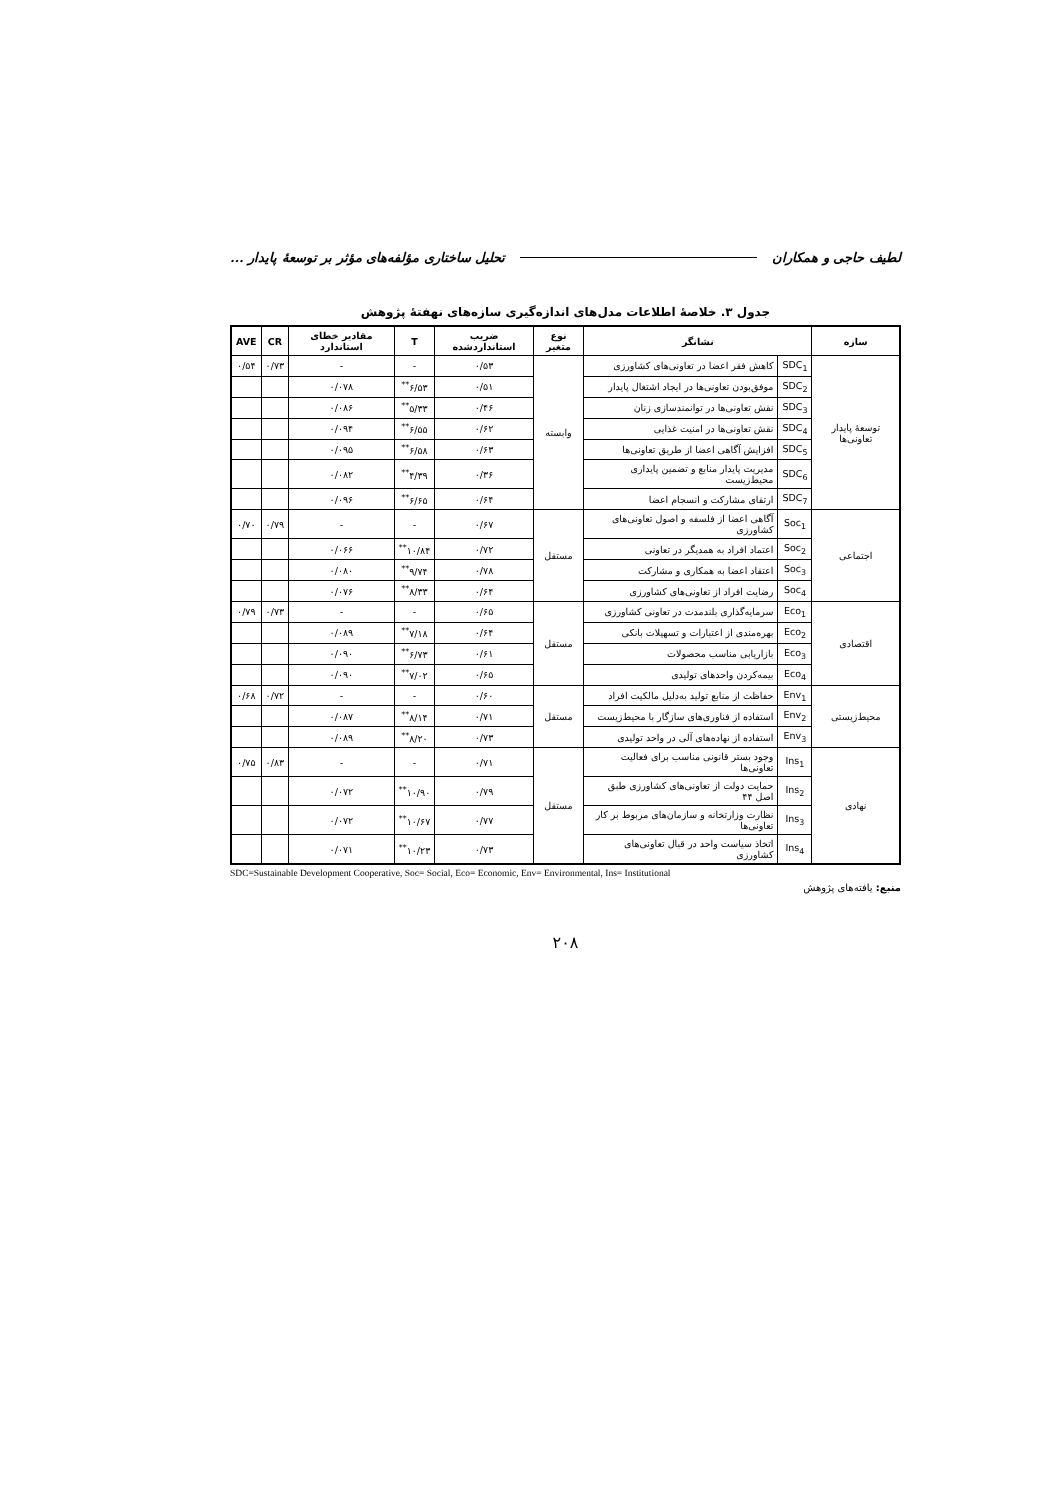لطیف حاجی و همکاران تحلیل ساختاری مؤلفه‌های مؤثر بر توسعهٔ پایدار ...
جدول ۳. خلاصهٔ اطلاعات مدل‌های اندازه‌گیری سازه‌های نهفتهٔ پژوهش
| سازه | نشانگر | | نوع متغیر | ضریب استانداردشده | T | مقادیر خطای استاندارد | CR | AVE |
| --- | --- | --- | --- | --- | --- | --- | --- | --- |
| توسعهٔ پایدار تعاونی‌ها | SDC<sub>1</sub> | کاهش فقر اعضا در تعاونی‌های کشاورزی | وابسته | ۰/۵۳ | - | - | ۰/۷۳ | ۰/۵۴ |
| | SDC<sub>2</sub> | موفق‌بودن تعاونی‌ها در ایجاد اشتغال پایدار | | ۰/۵۱ | ۶/۵۳<sup>**</sup> | ۰/۰۷۸ | | |
| | SDC<sub>3</sub> | نقش تعاونی‌ها در توانمندسازی زنان | | ۰/۴۶ | ۵/۳۳<sup>**</sup> | ۰/۰۸۶ | | |
| | SDC<sub>4</sub> | نقش تعاونی‌ها در امنیت غذایی | | ۰/۶۲ | ۶/۵۵<sup>**</sup> | ۰/۰۹۴ | | |
| | SDC<sub>5</sub> | افزایش آگاهی اعضا از طریق تعاونی‌ها | | ۰/۶۳ | ۶/۵۸<sup>**</sup> | ۰/۰۹۵ | | |
| | SDC<sub>6</sub> | مدیریت پایدار منابع و تضمین پایداری محیط‌زیست | | ۰/۳۶ | ۴/۳۹<sup>**</sup> | ۰/۰۸۲ | | |
| | SDC<sub>7</sub> | ارتقای مشارکت و انسجام اعضا | | ۰/۶۴ | ۶/۶۵<sup>**</sup> | ۰/۰۹۶ | | |
| اجتماعی | Soc<sub>1</sub> | آگاهی اعضا از فلسفه و اصول تعاونی‌های کشاورزی | مستقل | ۰/۶۷ | - | - | ۰/۷۹ | ۰/۷۰ |
| | Soc<sub>2</sub> | اعتماد افراد به همدیگر در تعاونی | | ۰/۷۲ | ۱۰/۸۴<sup>**</sup> | ۰/۰۶۶ | | |
| | Soc<sub>3</sub> | اعتقاد اعضا به همکاری و مشارکت | | ۰/۷۸ | ۹/۷۴<sup>**</sup> | ۰/۰۸۰ | | |
| | Soc<sub>4</sub> | رضایت افراد از تعاونی‌های کشاورزی | | ۰/۶۴ | ۸/۳۳<sup>**</sup> | ۰/۰۷۶ | | |
| اقتصادی | Eco<sub>1</sub> | سرمایه‌گذاری بلندمدت در تعاونی کشاورزی | مستقل | ۰/۶۵ | - | - | ۰/۷۳ | ۰/۷۹ |
| | Eco<sub>2</sub> | بهره‌مندی از اعتبارات و تسهیلات بانکی | | ۰/۶۴ | ۷/۱۸<sup>**</sup> | ۰/۰۸۹ | | |
| | Eco<sub>3</sub> | بازاریابی مناسب محصولات | | ۰/۶۱ | ۶/۷۳<sup>**</sup> | ۰/۰۹۰ | | |
| | Eco<sub>4</sub> | بیمه‌کردن واحدهای تولیدی | | ۰/۶۵ | ۷/۰۲<sup>**</sup> | ۰/۰۹۰ | | |
| محیط‌زیستی | Env<sub>1</sub> | حفاظت از منابع تولید به‌دلیل مالکیت افراد | مستقل | ۰/۶۰ | - | - | ۰/۷۲ | ۰/۶۸ |
| | Env<sub>2</sub> | استفاده از فناوری‌های سازگار با محیط‌زیست | | ۰/۷۱ | ۸/۱۴<sup>**</sup> | ۰/۰۸۷ | | |
| | Env<sub>3</sub> | استفاده از نهاده‌های آلی در واحد تولیدی | | ۰/۷۳ | ۸/۲۰<sup>**</sup> | ۰/۰۸۹ | | |
| نهادی | Ins<sub>1</sub> | وجود بستر قانونی مناسب برای فعالیت تعاونی‌ها | مستقل | ۰/۷۱ | - | - | ۰/۸۳ | ۰/۷۵ |
| | Ins<sub>2</sub> | حمایت دولت از تعاونی‌های کشاورزی طبق اصل ۴۴ | | ۰/۷۹ | ۱۰/۹۰<sup>**</sup> | ۰/۰۷۲ | | |
| | Ins<sub>3</sub> | نظارت وزارتخانه و سازمان‌های مربوط بر کار تعاونی‌ها | | ۰/۷۷ | ۱۰/۶۷<sup>**</sup> | ۰/۰۷۲ | | |
| | Ins<sub>4</sub> | اتخاذ سیاست واحد در قبال تعاونی‌های کشاورزی | | ۰/۷۳ | ۱۰/۲۳<sup>**</sup> | ۰/۰۷۱ | | |
SDC=Sustainable Development Cooperative, Soc= Social, Eco= Economic, Env= Environmental, Ins= Institutional
منبع: یافته‌های پژوهش
۲۰۸